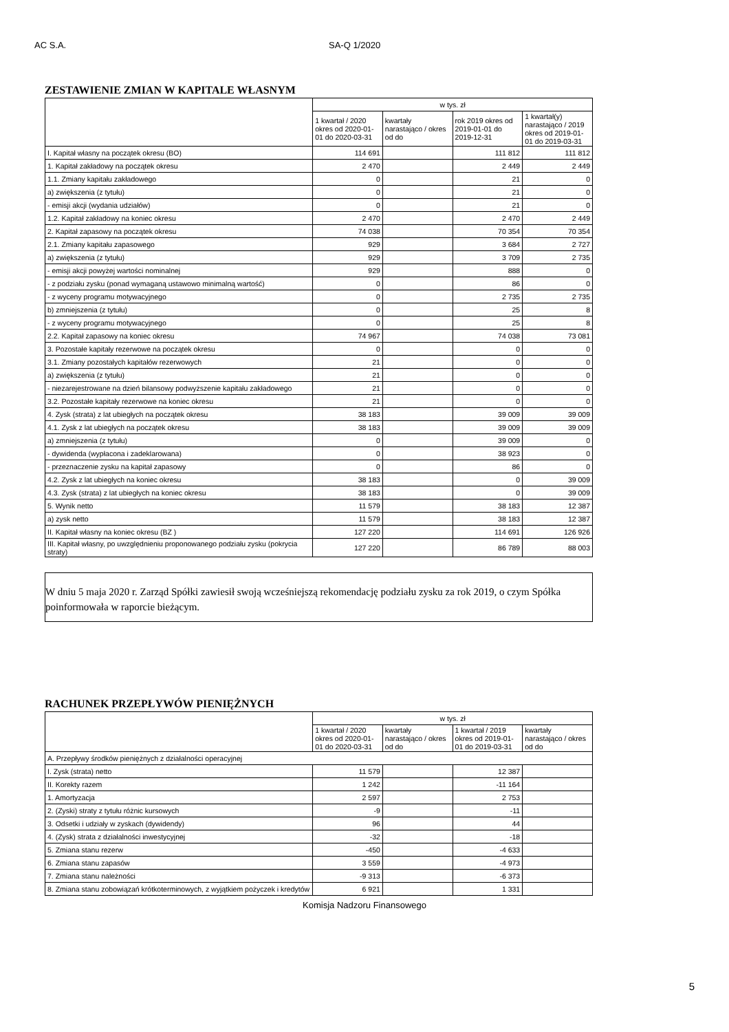AC S.A. SA-Q 1/2020
ZESTAWIENIE ZMIAN W KAPITALE WŁASNYM
| | w tys. zł | | | |
| --- | --- | --- | --- | --- |
| | 1 kwartał / 2020 okres od 2020-01-01 do 2020-03-31 | kwartały narastająco / okres od do | rok 2019 okres od 2019-01-01 do 2019-12-31 | 1 kwartał(y) narastająco / 2019 okres od 2019-01-01 do 2019-03-31 |
| I. Kapitał własny na początek okresu (BO) | 114 691 | | 111 812 | 111 812 |
| 1. Kapitał zakładowy na początek okresu | 2 470 | | 2 449 | 2 449 |
| 1.1. Zmiany kapitału zakładowego | 0 | | 21 | 0 |
| a) zwiększenia (z tytułu) | 0 | | 21 | 0 |
| - emisji akcji (wydania udziałów) | 0 | | 21 | 0 |
| 1.2. Kapitał zakładowy na koniec okresu | 2 470 | | 2 470 | 2 449 |
| 2. Kapitał zapasowy na początek okresu | 74 038 | | 70 354 | 70 354 |
| 2.1. Zmiany kapitału zapasowego | 929 | | 3 684 | 2 727 |
| a) zwiększenia (z tytułu) | 929 | | 3 709 | 2 735 |
| - emisji akcji powyżej wartości nominalnej | 929 | | 888 | 0 |
| - z podziału zysku (ponad wymaganą ustawowo minimalną wartość) | 0 | | 86 | 0 |
| - z wyceny programu motywacyjnego | 0 | | 2 735 | 2 735 |
| b) zmniejszenia (z tytułu) | 0 | | 25 | 8 |
| - z wyceny programu motywacyjnego | 0 | | 25 | 8 |
| 2.2. Kapitał zapasowy na koniec okresu | 74 967 | | 74 038 | 73 081 |
| 3. Pozostałe kapitały rezerwowe na początek okresu | 0 | | 0 | 0 |
| 3.1. Zmiany pozostałych kapitałów rezerwowych | 21 | | 0 | 0 |
| a) zwiększenia (z tytułu) | 21 | | 0 | 0 |
| - niezarejestrowane na dzień bilansowy podwyższenie kapitału zakładowego | 21 | | 0 | 0 |
| 3.2. Pozostałe kapitały rezerwowe na koniec okresu | 21 | | 0 | 0 |
| 4. Zysk (strata) z lat ubiegłych na początek okresu | 38 183 | | 39 009 | 39 009 |
| 4.1. Zysk z lat ubiegłych na początek okresu | 38 183 | | 39 009 | 39 009 |
| a) zmniejszenia (z tytułu) | 0 | | 39 009 | 0 |
| - dywidenda (wypłacona i zadeklarowana) | 0 | | 38 923 | 0 |
| - przeznaczenie zysku na kapitał zapasowy | 0 | | 86 | 0 |
| 4.2. Zysk z lat ubiegłych na koniec okresu | 38 183 | | 0 | 39 009 |
| 4.3. Zysk (strata) z lat ubiegłych na koniec okresu | 38 183 | | 0 | 39 009 |
| 5. Wynik netto | 11 579 | | 38 183 | 12 387 |
| a) zysk netto | 11 579 | | 38 183 | 12 387 |
| II. Kapitał własny na koniec okresu (BZ ) | 127 220 | | 114 691 | 126 926 |
| III. Kapitał własny, po uwzględnieniu proponowanego podziału zysku (pokrycia straty) | 127 220 | | 86 789 | 88 003 |
W dniu 5 maja 2020 r. Zarząd Spółki zawiesił swoją wcześniejszą rekomendację podziału zysku za rok 2019, o czym Spółka poinformowała w raporcie bieżącym.
RACHUNEK PRZEPŁYWÓW PIENIĘŻNYCH
| | w tys. zł | | | |
| --- | --- | --- | --- | --- |
| | 1 kwartał / 2020 okres od 2020-01-01 do 2020-03-31 | kwartały narastająco / okres od do | 1 kwartał / 2019 okres od 2019-01-01 do 2019-03-31 | kwartały narastająco / okres od do |
| A. Przepływy środków pieniężnych z działalności operacyjnej | | | | |
| I. Zysk (strata) netto | 11 579 | | 12 387 | |
| II. Korekty razem | 1 242 | | -11 164 | |
| 1. Amortyzacja | 2 597 | | 2 753 | |
| 2. (Zyski) straty z tytułu różnic kursowych | -9 | | -11 | |
| 3. Odsetki i udziały w zyskach (dywidendy) | 96 | | 44 | |
| 4. (Zysk) strata z działalności inwestycyjnej | -32 | | -18 | |
| 5. Zmiana stanu rezerw | -450 | | -4 633 | |
| 6. Zmiana stanu zapasów | 3 559 | | -4 973 | |
| 7. Zmiana stanu należności | -9 313 | | -6 373 | |
| 8. Zmiana stanu zobowiązań krótkoterminowych, z wyjątkiem pożyczek i kredytów | 6 921 | | 1 331 | |
Komisja Nadzoru Finansowego
5